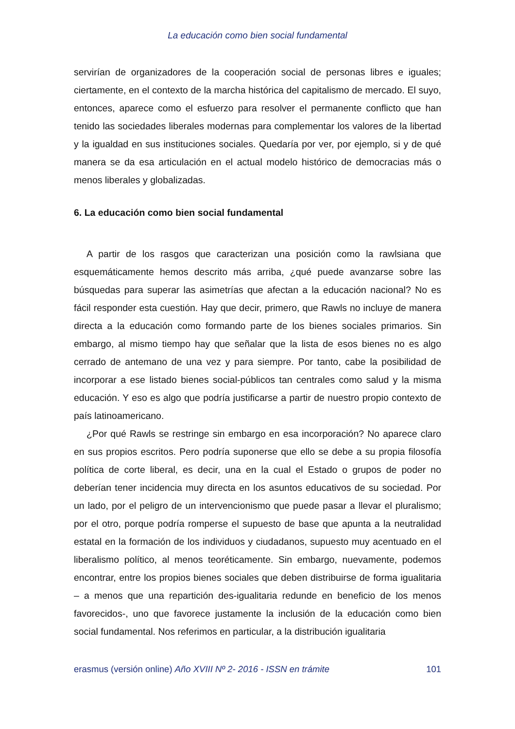La educación como bien social fundamental
servirían de organizadores de la cooperación social de personas libres e iguales; ciertamente, en el contexto de la marcha histórica del capitalismo de mercado. El suyo, entonces, aparece como el esfuerzo para resolver el permanente conflicto que han tenido las sociedades liberales modernas para complementar los valores de la libertad y la igualdad en sus instituciones sociales. Quedaría por ver, por ejemplo, si y de qué manera se da esa articulación en el actual modelo histórico de democracias más o menos liberales y globalizadas.
6. La educación como bien social fundamental
A partir de los rasgos que caracterizan una posición como la rawlsiana que esquemáticamente hemos descrito más arriba, ¿qué puede avanzarse sobre las búsquedas para superar las asimetrías que afectan a la educación nacional? No es fácil responder esta cuestión. Hay que decir, primero, que Rawls no incluye de manera directa a la educación como formando parte de los bienes sociales primarios. Sin embargo, al mismo tiempo hay que señalar que la lista de esos bienes no es algo cerrado de antemano de una vez y para siempre. Por tanto, cabe la posibilidad de incorporar a ese listado bienes social-públicos tan centrales como salud y la misma educación. Y eso es algo que podría justificarse a partir de nuestro propio contexto de país latinoamericano.
¿Por qué Rawls se restringe sin embargo en esa incorporación? No aparece claro en sus propios escritos. Pero podría suponerse que ello se debe a su propia filosofía política de corte liberal, es decir, una en la cual el Estado o grupos de poder no deberían tener incidencia muy directa en los asuntos educativos de su sociedad. Por un lado, por el peligro de un intervencionismo que puede pasar a llevar el pluralismo; por el otro, porque podría romperse el supuesto de base que apunta a la neutralidad estatal en la formación de los individuos y ciudadanos, supuesto muy acentuado en el liberalismo político, al menos teoréticamente. Sin embargo, nuevamente, podemos encontrar, entre los propios bienes sociales que deben distribuirse de forma igualitaria – a menos que una repartición des-igualitaria redunde en beneficio de los menos favorecidos-, uno que favorece justamente la inclusión de la educación como bien social fundamental. Nos referimos en particular, a la distribución igualitaria
erasmus (versión online) Año XVIII Nº 2- 2016 - ISSN en trámite 101